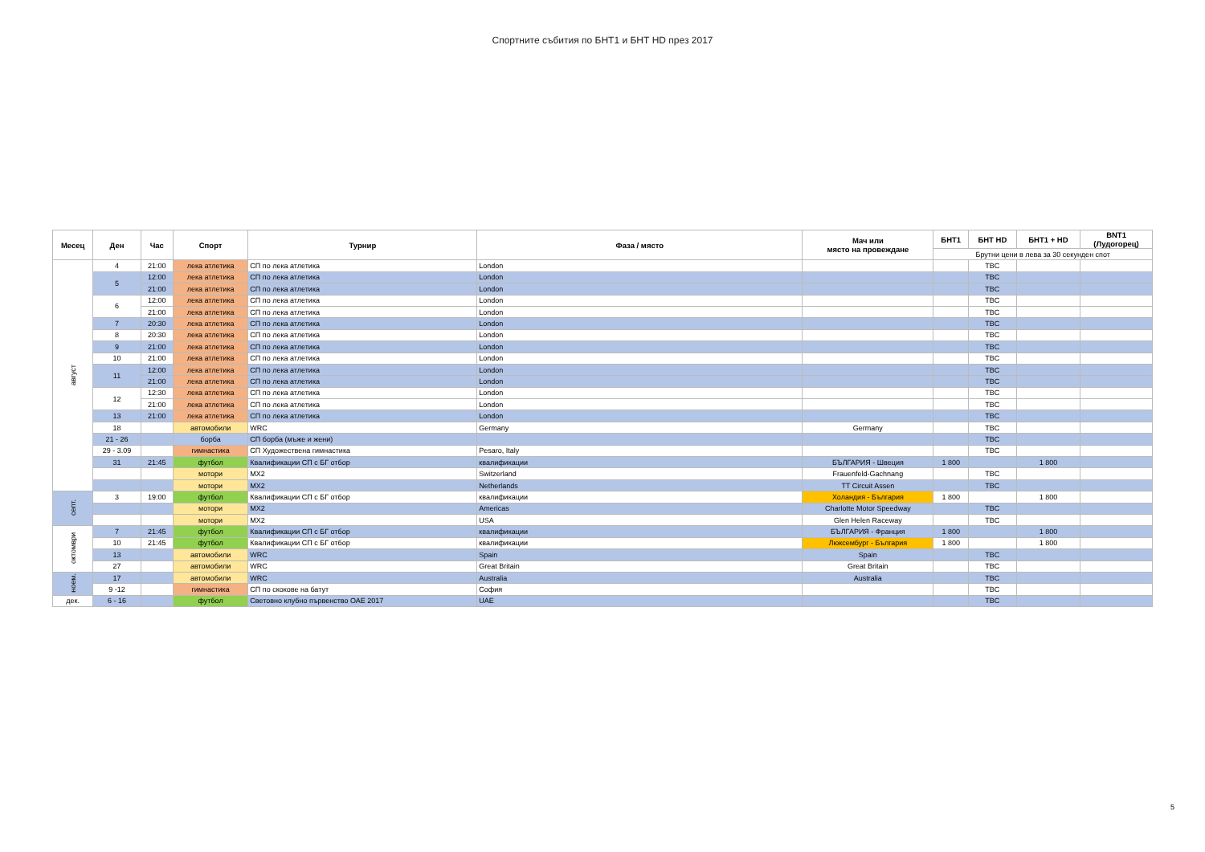Спортните събития по БНТ1 и БНТ HD през 2017
| Месец | Ден | Час | Спорт | Турнир | Фаза / място | Мач или място на провеждане | БНТ1 | БНТ HD | БНТ1 + HD | BNT1 (Лудогорец) |
| --- | --- | --- | --- | --- | --- | --- | --- | --- | --- | --- |
| | | | | | | | Брутни цени в лева за 30 секунден спот | | | |
| август | 4 | 21:00 | лека атлетика | СП по лека атлетика | London | | | TBC | | |
| | 5 | 12:00 | лека атлетика | СП по лека атлетика | London | | | TBC | | |
| | | 21:00 | лека атлетика | СП по лека атлетика | London | | | TBC | | |
| | 6 | 12:00 | лека атлетика | СП по лека атлетика | London | | | TBC | | |
| | | 21:00 | лека атлетика | СП по лека атлетика | London | | | TBC | | |
| | 7 | 20:30 | лека атлетика | СП по лека атлетика | London | | | TBC | | |
| | 8 | 20:30 | лека атлетика | СП по лека атлетика | London | | | TBC | | |
| | 9 | 21:00 | лека атлетика | СП по лека атлетика | London | | | TBC | | |
| | 10 | 21:00 | лека атлетика | СП по лека атлетика | London | | | TBC | | |
| | 11 | 12:00 | лека атлетика | СП по лека атлетика | London | | | TBC | | |
| | | 21:00 | лека атлетика | СП по лека атлетика | London | | | TBC | | |
| | 12 | 12:30 | лека атлетика | СП по лека атлетика | London | | | TBC | | |
| | | 21:00 | лека атлетика | СП по лека атлетика | London | | | TBC | | |
| | 13 | 21:00 | лека атлетика | СП по лека атлетика | London | | | TBC | | |
| | 18 | | автомобили | WRC | Germany | Germany | | TBC | | |
| | 21 - 26 | | борба | СП борба (мъже и жени) | | | | TBC | | |
| | 29 - 3.09 | | гимнастика | СП Художествена гимнастика | Pesaro, Italy | | | TBC | | |
| | 31 | 21:45 | футбол | Квалификации СП с БГ отбор | квалификации | БЪЛГАРИЯ - Швеция | 1 800 | | 1 800 | |
| | | | мотори | MX2 | Switzerland | Frauenfeld-Gachnang | | TBC | | |
| | | | мотори | MX2 | Netherlands | TT Circuit Assen | | TBC | | |
| септ. | 3 | 19:00 | футбол | Квалификации СП с БГ отбор | квалификации | Холандия - България | 1 800 | | 1 800 | |
| | | | мотори | MX2 | Americas | Charlotte Motor Speedway | | TBC | | |
| | | | мотори | MX2 | USA | Glen Helen Raceway | | TBC | | |
| октомври | 7 | 21:45 | футбол | Квалификации СП с БГ отбор | квалификации | БЪЛГАРИЯ - Франция | 1 800 | | 1 800 | |
| | 10 | 21:45 | футбол | Квалификации СП с БГ отбор | квалификации | Люксембург - България | 1 800 | | 1 800 | |
| | 13 | | автомобили | WRC | Spain | Spain | | TBC | | |
| | 27 | | автомобили | WRC | Great Britain | Great Britain | | TBC | | |
| ноем. | 17 | | автомобили | WRC | Australia | Australia | | TBC | | |
| | 9 -12 | | гимнастика | СП по скокове на батут | София | | | TBC | | |
| дек. | 6 - 16 | | футбол | Световно клубно първенство ОАЕ 2017 | UAE | | | TBC | | |
5